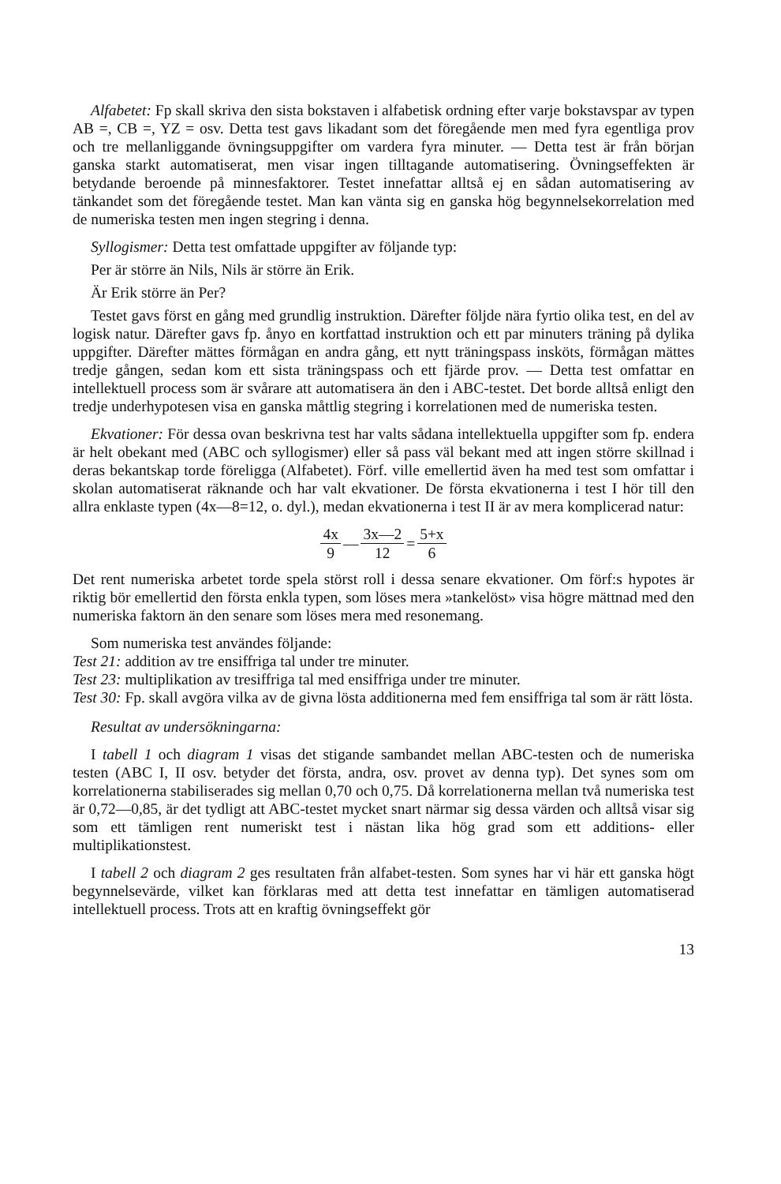Alfabetet: Fp skall skriva den sista bokstaven i alfabetisk ordning efter varje bokstavspar av typen AB =, CB =, YZ = osv. Detta test gavs likadant som det föregående men med fyra egentliga prov och tre mellanliggande övningsuppgifter om vardera fyra minuter. — Detta test är från början ganska starkt automatiserat, men visar ingen tilltagande automatisering. Övningseffekten är betydande beroende på minnesfaktorer. Testet innefattar alltså ej en sådan automatisering av tänkandet som det föregående testet. Man kan vänta sig en ganska hög begynnelsekorrelation med de numeriska testen men ingen stegring i denna.
Syllogismer: Detta test omfattade uppgifter av följande typ:
Per är större än Nils, Nils är större än Erik.
Är Erik större än Per?
Testet gavs först en gång med grundlig instruktion. Därefter följde nära fyrtio olika test, en del av logisk natur. Därefter gavs fp. ånyo en kortfattad instruktion och ett par minuters träning på dylika uppgifter. Därefter mättes förmågan en andra gång, ett nytt träningspass insköts, förmågan mättes tredje gången, sedan kom ett sista träningspass och ett fjärde prov. — Detta test omfattar en intellektuell process som är svårare att automatisera än den i ABC-testet. Det borde alltså enligt den tredje underhypotesen visa en ganska måttlig stegring i korrelationen med de numeriska testen.
Ekvationer: För dessa ovan beskrivna test har valts sådana intellektuella uppgifter som fp. endera är helt obekant med (ABC och syllogismer) eller så pass väl bekant med att ingen större skillnad i deras bekantskap torde föreligga (Alfabetet). Förf. ville emellertid även ha med test som omfattar i skolan automatiserat räknande och har valt ekvationer. De första ekvationerna i test I hör till den allra enklaste typen (4x—8=12, o. dyl.), medan ekvationerna i test II är av mera komplicerad natur:
4x 9 — 3x—2 12 = 5+x 6
Det rent numeriska arbetet torde spela störst roll i dessa senare ekvationer. Om förf:s hypotes är riktig bör emellertid den första enkla typen, som löses mera »tankelöst» visa högre mättnad med den numeriska faktorn än den senare som löses mera med resonemang.
Som numeriska test användes följande:
Test 21: addition av tre ensiffriga tal under tre minuter.
Test 23: multiplikation av tresiffriga tal med ensiffriga under tre minuter.
Test 30: Fp. skall avgöra vilka av de givna lösta additionerna med fem ensiffriga tal som är rätt lösta.
Resultat av undersökningarna:
I tabell 1 och diagram 1 visas det stigande sambandet mellan ABC-testen och de numeriska testen (ABC I, II osv. betyder det första, andra, osv. provet av denna typ). Det synes som om korrelationerna stabiliserades sig mellan 0,70 och 0,75. Då korrelationerna mellan två numeriska test är 0,72—0,85, är det tydligt att ABC-testet mycket snart närmar sig dessa värden och alltså visar sig som ett tämligen rent numeriskt test i nästan lika hög grad som ett additions- eller multiplikationstest.
I tabell 2 och diagram 2 ges resultaten från alfabet-testen. Som synes har vi här ett ganska högt begynnelsevärde, vilket kan förklaras med att detta test innefattar en tämligen automatiserad intellektuell process. Trots att en kraftig övningseffekt gör
13